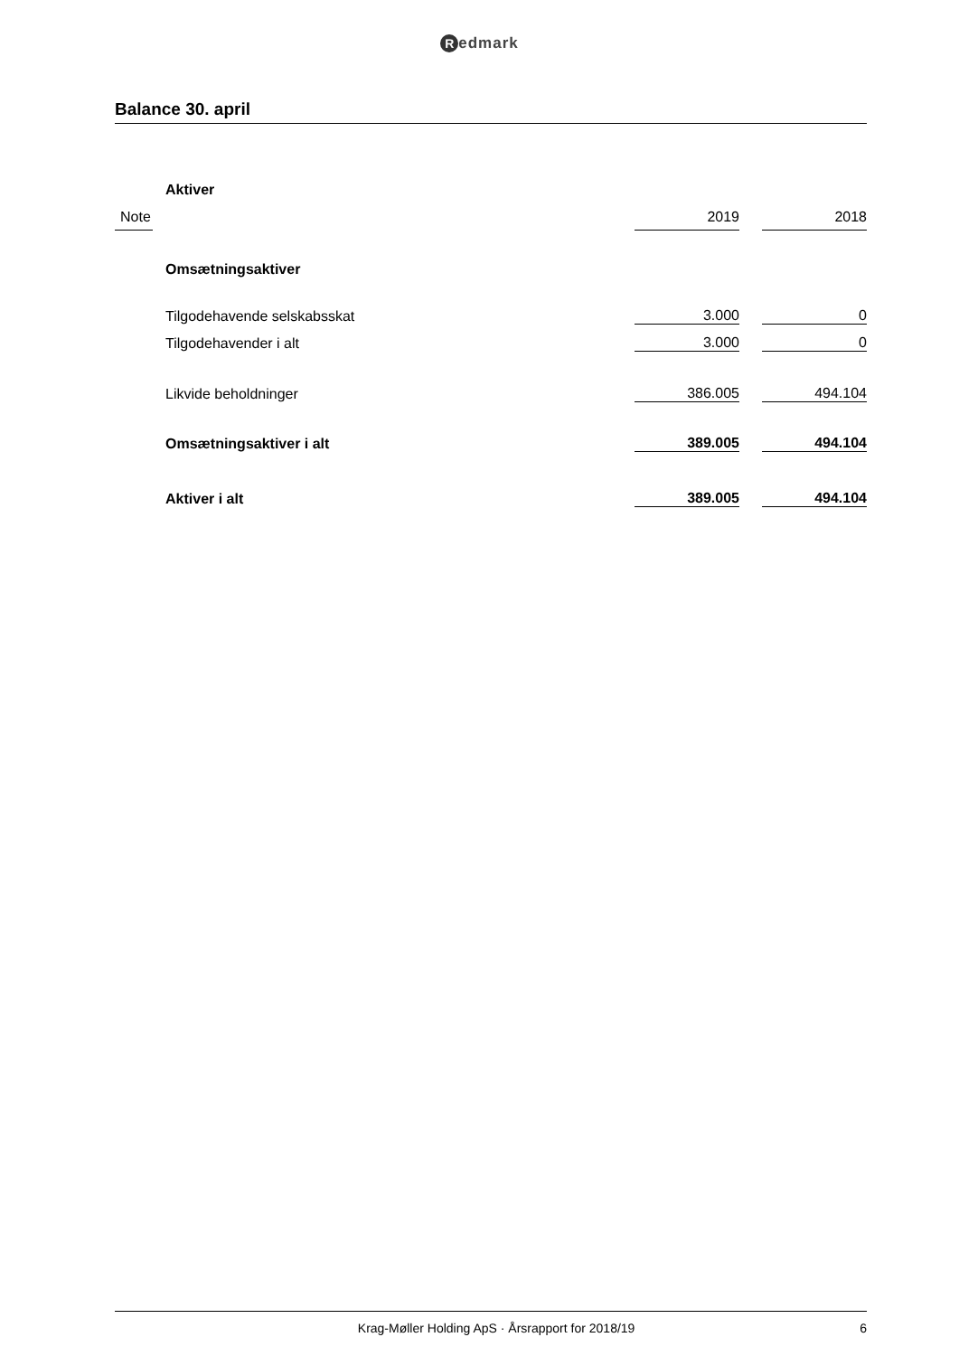Redmark
Balance 30. april
| | Aktiver | | | |
| Note | | 2019 | | 2018 |
| | Omsætningsaktiver | | | |
| | Tilgodehavende selskabsskat | 3.000 | | 0 |
| | Tilgodehavender i alt | 3.000 | | 0 |
| | Likvide beholdninger | 386.005 | | 494.104 |
| | Omsætningsaktiver i alt | 389.005 | | 494.104 |
| | Aktiver i alt | 389.005 | | 494.104 |
Krag-Møller Holding ApS · Årsrapport for 2018/19
6